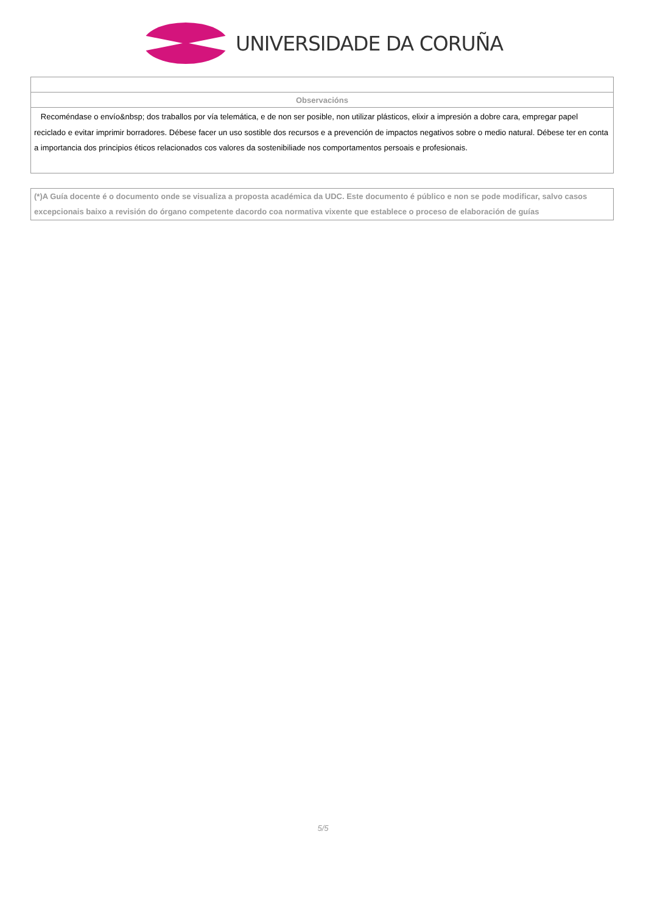UNIVERSIDADE DA CORUÑA
| Observacións |
| --- |
| Recoméndase o envío&nbsp; dos traballos por vía telemática, e de non ser posible, non utilizar plásticos, elixir a impresión a dobre cara, empregar papel reciclado e evitar imprimir borradores. Débese facer un uso sostible dos recursos e a prevención de impactos negativos sobre o medio natural. Débese ter en conta a importancia dos principios éticos relacionados cos valores da sostenibiliade nos comportamentos persoais e profesionais. |
| (*)A Guía docente é o documento onde se visualiza a proposta académica da UDC. Este documento é público e non se pode modificar, salvo casos excepcionais baixo a revisión do órgano competente dacordo coa normativa vixente que establece o proceso de elaboración de guías |
5/5